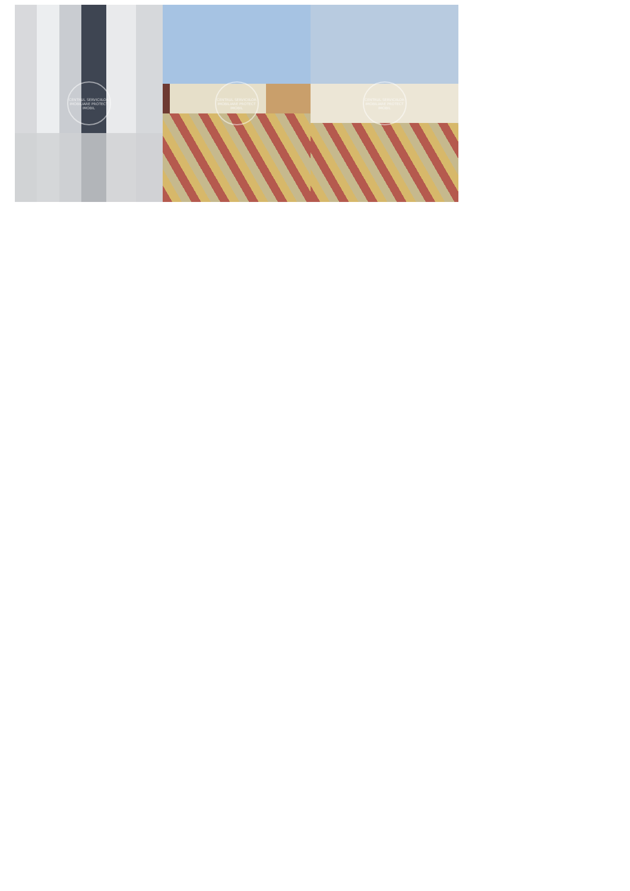CENTRUL SERVICIILOR IMOBILIARE PROTECT IMOBIL
CENTRUL SERVICIILOR IMOBILIARE PROTECT IMOBIL
CENTRUL SERVICIILOR IMOBILIARE PROTECT IMOBIL